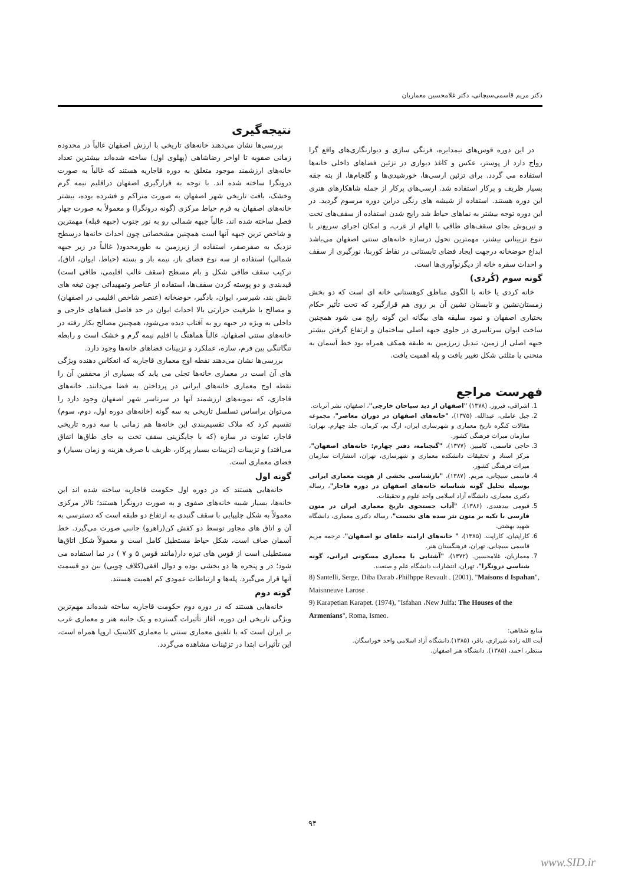دکتر مریم قاسمی‌سیچانی، دکتر غلامحسین معماریان
نتیجه‌گیری
بررسی‌ها نشان می‌دهند خانه‌های تاریخی با ارزش اصفهان غالباً در محدوده زمانی صفویه تا اواخر رضاشاهی (پهلوی اول) ساخته شده‌اند بیشترین تعداد خانه‌های ارزشمند موجود متعلق به دوره قاجاریه هستند که غالباً به صورت درونگرا ساخته شده اند. با توجه به قرارگیری اصفهان دراقلیم نیمه گرم وخشک، بافت تاریخی شهر اصفهان به صورت متراکم و فشرده بوده، بیشتر خانه‌های اصفهان به فرم حیاط مرکزی (گونه درونگرا) و معمولاً به صورت چهار فصل ساخته شده اند، غالباً جبهه شمالی رو به نور جنوب (جبهه قبله) مهمترین و شاخص ترین جبهه آنها است همچنین مشخصاتی چون احداث خانه‌ها درسطح نزدیک به صفرصفر، استفاده از زیرزمین به طورمحدود( غالباً در زیر جبهه شمالی) استفاده از سه نوع فضای باز، نیمه باز و بسته (حیاط، ایوان، اتاق)، ترکیب سقف طاقی شکل و بام مسطح (سقف غالب اقلیمی، طاقی است) قیدبندی و دو پوسته کردن سقف‌ها، استفاده از عناصر وتمهیداتی چون تیغه های تابش بند، شیرسر، ایوان، بادگیر، حوضخانه (عنصر شاخص اقلیمی در اصفهان) و مصالح با ظرفیت حرارتی بالا احداث ایوان در حد فاصل فضاهای خارجی و داخلی به ویژه در جبهه رو به آفتاب دیده می‌شود، همچنین مصالح بکار رفته در خانه‌های سنتی اصفهان، غالباً هماهنگ با اقلیم نیمه گرم و خشک است و رابطه تنگاتنگی بین فرم، سازه، عملکرد و تزیینات فضاهای خانه‌ها وجود دارد.
بررسی‌ها نشان می‌دهند نقطه اوج معماری قاجاریه که انعکاس دهنده ویژگی های آن است در معماری خانه‌ها تجلی می یابد که بسیاری از محققین آن را نقطه اوج معماری خانه‌های ایرانی در پرداختن به فضا می‌دانند. خانه‌های قاجاری، که نمونه‌های ارزشمند آنها در سرتاسر شهر اصفهان وجود دارد را می‌توان براساس تسلسل تاریخی به سه گونه (خانه‌های دوره اول، دوم، سوم) تقسیم کرد که ملاک تقسیم‌بندی این خانه‌ها هم زمانی با سه دوره تاریخی قاجار، تفاوت در سازه (که با جایگزینی سقف تخت به جای طاق‌ها اتفاق می‌افتد) و تزیینات (تزیینات بسیار پرکار، ظریف با صرف هزینه و زمان بسیار) و فضای معماری است.
گونه اول
خانه‌هایی هستند که در دوره اول حکومت قاجاریه ساخته شده اند این خانه‌ها، بسیار شبیه خانه‌های صفوی و به صورت درونگرا هستند؛ تالار مرکزی معمولاً به شکل چلیپایی با سقف گنبدی به ارتفاع دو طبقه است که دسترسی به آن و اتاق های مجاور توسط دو کفش کن(راهرو) جانبی صورت می‌گیرد. خط آسمان صاف است، شکل حیاط مستطیل کامل است و معمولاً شکل اتاق‌ها مستطیلی است از قوس های تیزه دار(مانند قوس ۵ و ۷ ) در نما استفاده می شود؛ در و پنجره ها دو بخشی بوده و دوال افقی(کلاف چوبی) بین دو قسمت آنها قرار می‌گیرد. پله‌ها و ارتباطات عمودی کم اهمیت هستند.
گونه دوم
خانه‌هایی هستند که در دوره دوم حکومت قاجاریه ساخته شده‌اند مهم‌ترین ویژگی تاریخی این دوره، آغاز تأثیرات گسترده و یک جانبه هنر و معماری غرب بر ایران است که با تلفیق معماری سنتی با معماری کلاسیک اروپا همراه است، این تأثیرات ابتدا در تزئینات مشاهده می‌گردد.
در این دوره قوس‌های نیمدایره، فرنگی سازی و دیوارنگاری‌های واقع گرا رواج دارد از پوستر، عکس و کاغذ دیواری در تزئین فضاهای داخلی خانه‌ها استفاده می گردد. برای تزئین ارسی‌ها، خورشیدی‌ها و گلجام‌ها، از بته جقه بسیار ظریف و پرکار استفاده شد. ارسی‌های پرکار از جمله شاهکارهای هنری این دوره هستند. استفاده از شیشه های رنگی دراین دوره مرسوم گردید. در این دوره توجه بیشتر به نماهای حیاط شد رایج شدن استفاده از سقف‌های تخت و تیرپوش بجای سقف‌های طاقی با الهام از غرب، و امکان اجرای سریع‌تر با تنوع تزییناتی بیشتر، مهمترین تحول درسازه خانه‌های سنتی اصفهان می‌باشد ابداع حوضخانه درجهت ایجاد فضای تابستانی در نقاط کوربنا، نورگیری از سقف و احداث سفره خانه از دیگرنوآوری‌ها است.
گونه سوم (کُردی)
خانه کردی یا خانه با الگوی مناطق کوهستانی خانه ای است که دو بخش زمستان‌نشین و تابستان نشین آن بر روی هم قرارگیرد که تحت تأثیر حکام بختیاری اصفهان و نمود سلیقه های بیگانه این گونه رایج می شود همچنین ساخت ایوان سرتاسری در جلوی جبهه اصلی ساختمان و ارتفاع گرفتن بیشتر جبهه اصلی از زمین، تبدیل زیرزمین به طبقه همکف همراه بود خط آسمان به منحنی یا مثلثی شکل تغییر یافت و پله اهمیت یافت.
فهرست مراجع
1. اشراقی، فیروز. (۱۳۷۸) "اصفهان از دید سیاحان خارجی"، اصفهان، نشر آتربات.
2. جبل عاملی، عبدالله. (۱۳۷۵)، "خانه‌های اصفهان در دوران معاصر"، مجموعه مقالات کنگره تاریخ معماری و شهرسازی ایران، ارگ بم، کرمان. جلد چهارم. تهران: سازمان میراث فرهنگی کشور.
3. حاجی قاسمی، کامبیز. (۱۳۷۷)، "گنجنامه، دفتر چهارم: خانه‌های اصفهان"، مرکز اسناد و تحقیقات دانشکده معماری و شهرسازی، تهران، انتشارات سازمان میراث فرهنگی کشور.
4. قاسمی سیچانی، مریم. (۱۳۸۷)، "بازشناسی بخشی از هویت معماری ایرانی بوسیله تحلیل گونه شناسانه خانه‌های اصفهان در دوره قاجار"، رساله دکتری معماری، دانشگاه آزاد اسلامی واحد علوم و تحقیقات.
5. قیومی بیدهندی، (۱۳۸۶)، "آداب جستجوی تاریخ معماری ایران در متون فارسی با تکیه بر متون نثر سده های نخست"، رساله دکتری معماری، دانشگاه شهید بهشتی.
6. کاراپتیان، کاراپت. (۱۳۸۵)، " خانه‌های ارامنه جلفای نو اصفهان"، ترجمه مریم قاسمی سیچانی، تهران، فرهنگستان هنر.
7. معماریان، غلامحسین. (۱۳۷۲)، "آشنایی با معماری مسکونی ایرانی، گونه شناسی درونگرا"، تهران، انتشارات دانشگاه علم و صنعت.
8) Santelli, Serge, Diba Darab ،Philhppe Revault . (2001), "Maisons d Ispahan", Maisnneuve Larose .
9) Karapetian Karapet. (1974), "Isfahan ،New Julfa: The Houses of the Armenians", Roma, Ismeo.
منابع شفاهی:
آیت الله زاده شیرازی، باقر، (۱۳۸۵).دانشگاه آزاد اسلامی واحد خوراسگان.
منتظر، احمد، (۱۳۸۵). دانشگاه هنر اصفهان.
۹۴
www.SID.ir